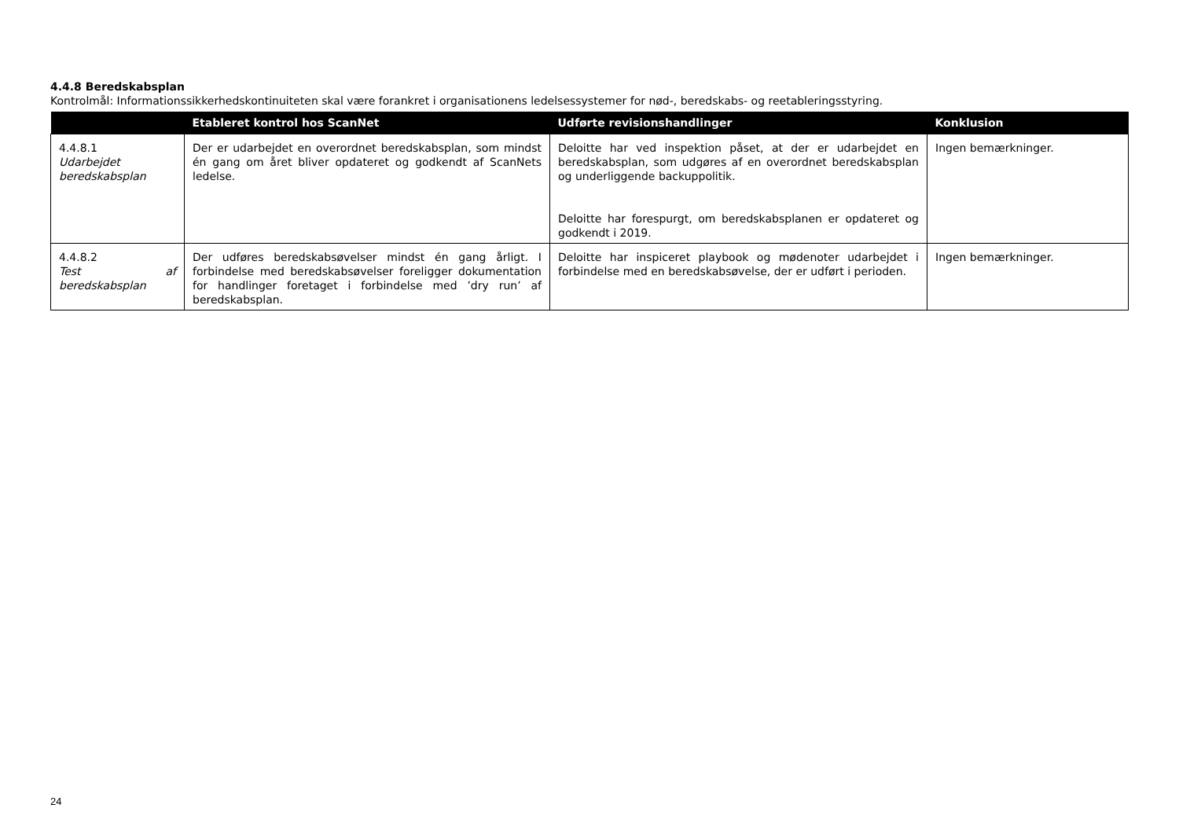4.4.8 Beredskabsplan
Kontrolmål: Informationssikkerhedskontinuiteten skal være forankret i organisationens ledelsessystemer for nød-, beredskabs- og reetableringsstyring.
| | Etableret kontrol hos ScanNet | Udførte revisionshandlinger | Konklusion |
| --- | --- | --- | --- |
| 4.4.8.1 Udarbejdet beredskabsplan | Der er udarbejdet en overordnet beredskabsplan, som mindst én gang om året bliver opdateret og godkendt af ScanNets ledelse. | Deloitte har ved inspektion påset, at der er udarbejdet en beredskabsplan, som udgøres af en overordnet beredskabsplan og underliggende backuppolitik. Deloitte har forespurgt, om beredskabsplanen er opdateret og godkendt i 2019. | Ingen bemærkninger. |
| 4.4.8.2 Test af beredskabsplan | Der udføres beredskabsøvelser mindst én gang årligt. I forbindelse med beredskabsøvelser foreligger dokumentation for handlinger foretaget i forbindelse med ’dry run’ af beredskabsplan. | Deloitte har inspiceret playbook og mødenoter udarbejdet i forbindelse med en beredskabsøvelse, der er udført i perioden. | Ingen bemærkninger. |
24